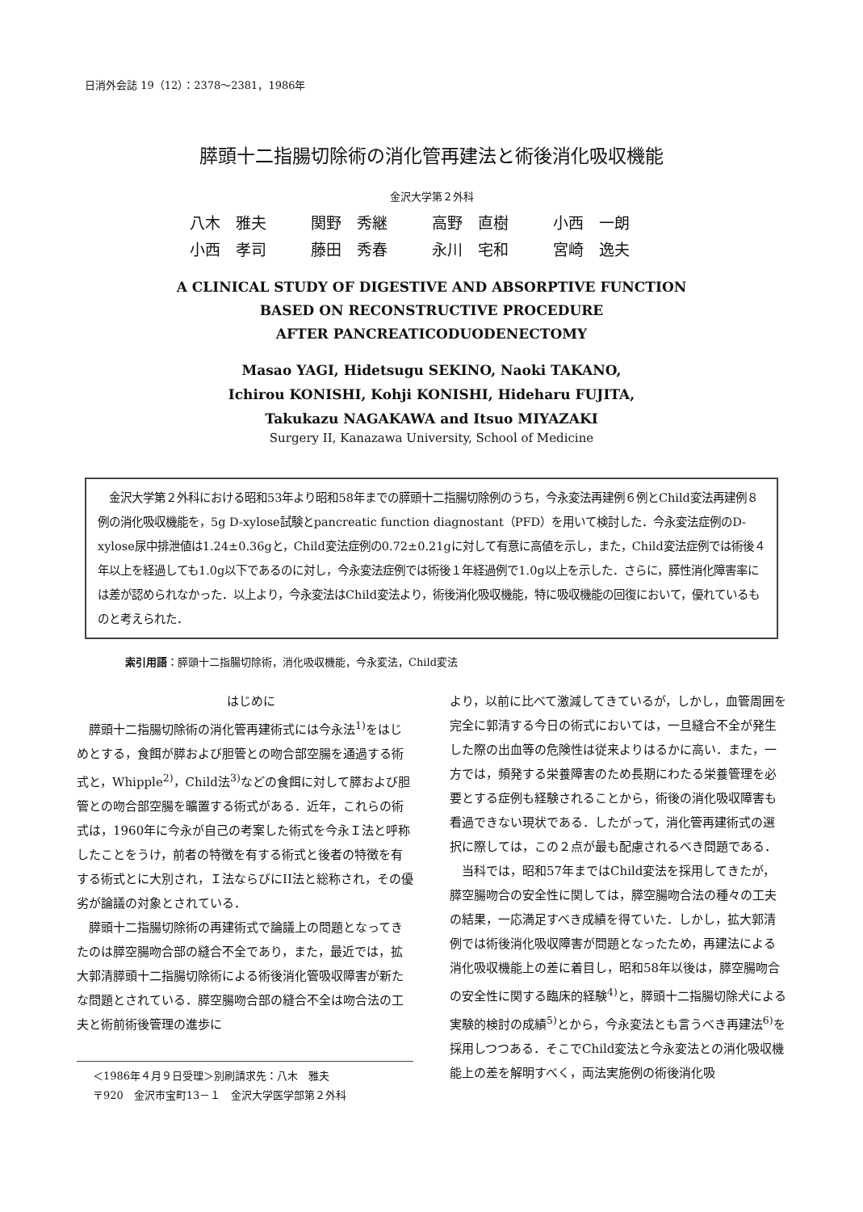日消外会誌 19（12）：2378～2381，1986年
膵頭十二指腸切除術の消化管再建法と術後消化吸収機能
金沢大学第２外科
八木　雅夫 関野　秀継 高野　直樹 小西　一朗 小西　孝司 藤田　秀春 永川　宅和 宮崎　逸夫
A CLINICAL STUDY OF DIGESTIVE AND ABSORPTIVE FUNCTION
BASED ON RECONSTRUCTIVE PROCEDURE
AFTER PANCREATICODUODENECTOMY
Masao YAGI, Hidetsugu SEKINO, Naoki TAKANO,
Ichirou KONISHI, Kohji KONISHI, Hideharu FUJITA,
Takukazu NAGAKAWA and Itsuo MIYAZAKI
Surgery II, Kanazawa University, School of Medicine
　金沢大学第２外科における昭和53年より昭和58年までの膵頭十二指腸切除例のうち，今永変法再建例６例とChild変法再建例８例の消化吸収機能を，5g D-xylose試験とpancreatic function diagnostant（PFD）を用いて検討した．今永変法症例のD-xylose尿中排泄値は1.24±0.36gと，Child変法症例の0.72±0.21gに対して有意に高値を示し，また，Child変法症例では術後４年以上を経過しても1.0g以下であるのに対し，今永変法症例では術後１年経過例で1.0g以上を示した．さらに，膵性消化障害率には差が認められなかった．以上より，今永変法はChild変法より，術後消化吸収機能，特に吸収機能の回復において，優れているものと考えられた．
索引用語：膵頭十二指腸切除術，消化吸収機能，今永変法，Child変法
はじめに
膵頭十二指腸切除術の消化管再建術式には今永法<sup>1)</sup>をはじめとする，食餌が膵および胆管との吻合部空腸を通過する術式と，Whipple<sup>2)</sup>，Child法<sup>3)</sup>などの食餌に対して膵および胆管との吻合部空腸を曠置する術式がある．近年，これらの術式は，1960年に今永が自己の考案した術式を今永Ｉ法と呼称したことをうけ，前者の特徴を有する術式と後者の特徴を有する術式とに大別され，Ｉ法ならびにII法と総称され，その優劣が論議の対象とされている．
膵頭十二指腸切除術の再建術式で論議上の問題となってきたのは膵空腸吻合部の縫合不全であり，また，最近では，拡大郭清膵頭十二指腸切除術による術後消化管吸収障害が新たな問題とされている．膵空腸吻合部の縫合不全は吻合法の工夫と術前術後管理の進歩に
＜1986年４月９日受理＞別刷請求先：八木　雅夫
〒920　金沢市宝町13－１　金沢大学医学部第２外科
より，以前に比べて激減してきているが，しかし，血管周囲を完全に郭清する今日の術式においては，一旦縫合不全が発生した際の出血等の危険性は従来よりはるかに高い．また，一方では，頻発する栄養障害のため長期にわたる栄養管理を必要とする症例も経験されることから，術後の消化吸収障害も看過できない現状である．したがって，消化管再建術式の選択に際しては，この２点が最も配慮されるべき問題である．
当科では，昭和57年まではChild変法を採用してきたが，膵空腸吻合の安全性に関しては，膵空腸吻合法の種々の工夫の結果，一応満足すべき成績を得ていた．しかし，拡大郭清例では術後消化吸収障害が問題となったため，再建法による消化吸収機能上の差に着目し，昭和58年以後は，膵空腸吻合の安全性に関する臨床的経験<sup>4)</sup>と，膵頭十二指腸切除犬による実験的検討の成績<sup>5)</sup>とから，今永変法とも言うべき再建法<sup>6)</sup>を採用しつつある．そこでChild変法と今永変法との消化吸収機能上の差を解明すべく，両法実施例の術後消化吸